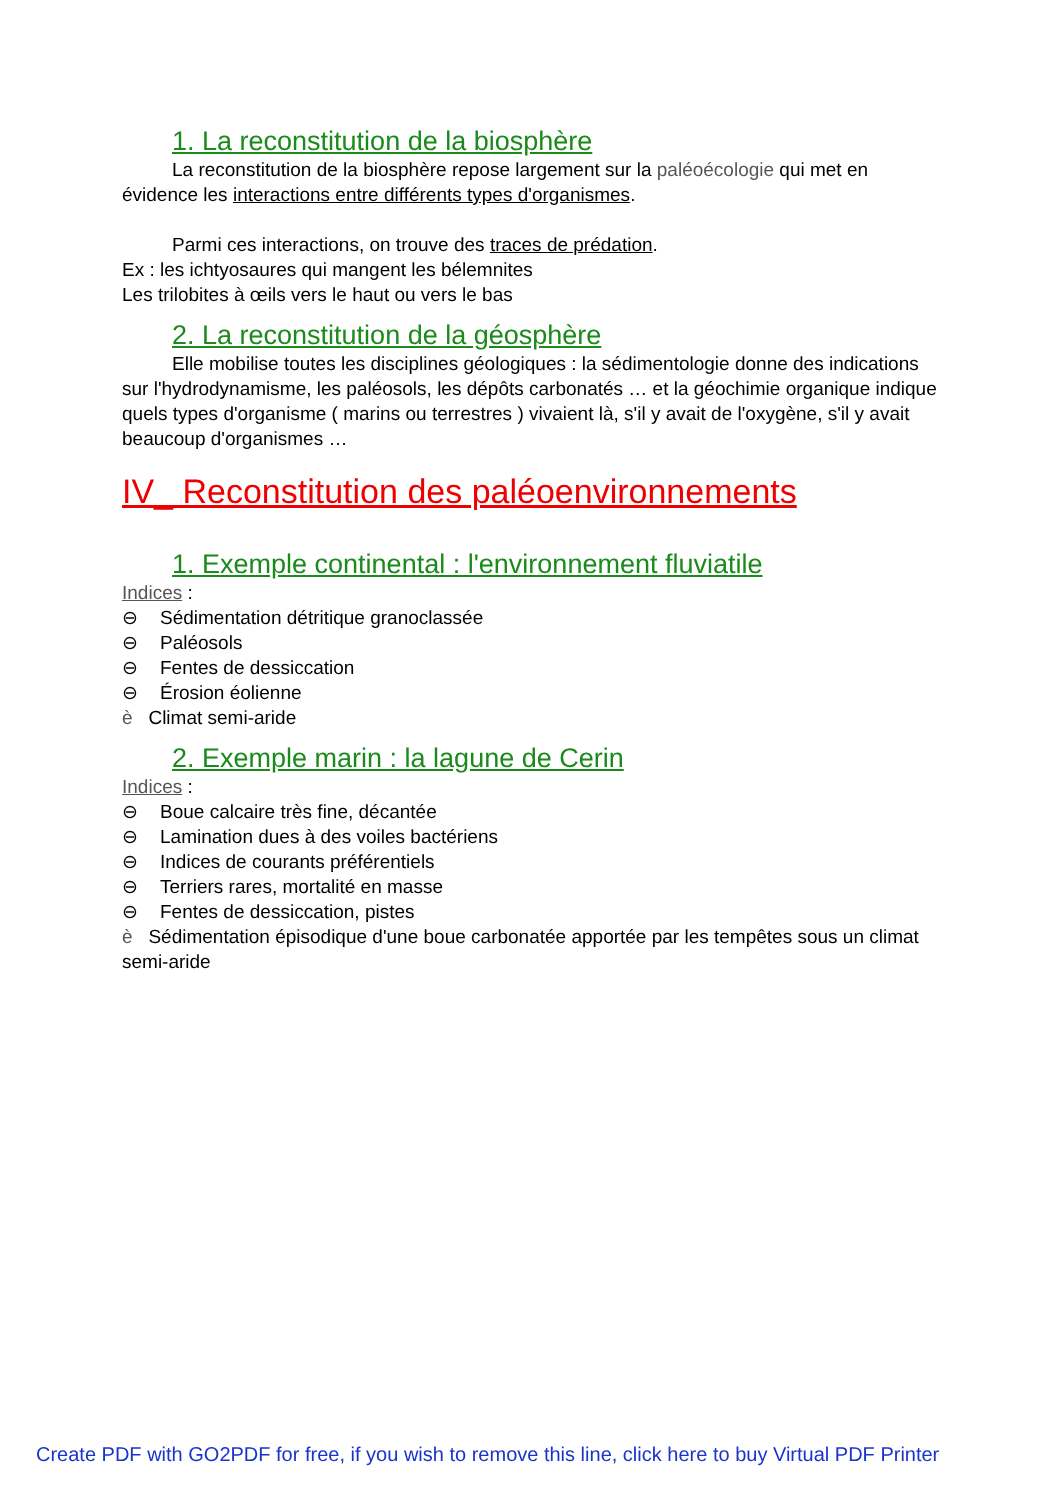1. La reconstitution de la biosphère
La reconstitution de la biosphère repose largement sur la paléoécologie qui met en évidence les interactions entre différents types d'organismes.
Parmi ces interactions, on trouve des traces de prédation.
Ex : les ichtyosaures qui mangent les bélemnites
Les trilobites à œils vers le haut ou vers le bas
2. La reconstitution de la géosphère
Elle mobilise toutes les disciplines géologiques : la sédimentologie donne des indications sur l'hydrodynamisme, les paléosols, les dépôts carbonatés … et la géochimie organique indique quels types d'organisme ( marins ou terrestres ) vivaient là, s'il y avait de l'oxygène, s'il y avait beaucoup d'organismes …
IV_ Reconstitution des paléoenvironnements
1. Exemple continental : l'environnement fluviatile
Indices :
⊖ Sédimentation détritique granoclassée
⊖ Paléosols
⊖ Fentes de dessiccation
⊖ Érosion éolienne
è Climat semi-aride
2. Exemple marin : la lagune de Cerin
Indices :
⊖ Boue calcaire très fine, décantée
⊖ Lamination dues à des voiles bactériens
⊖ Indices de courants préférentiels
⊖ Terriers rares, mortalité en masse
⊖ Fentes de dessiccation, pistes
è Sédimentation épisodique d'une boue carbonatée apportée par les tempêtes sous un climat semi-aride
Create PDF with GO2PDF for free, if you wish to remove this line, click here to buy Virtual PDF Printer